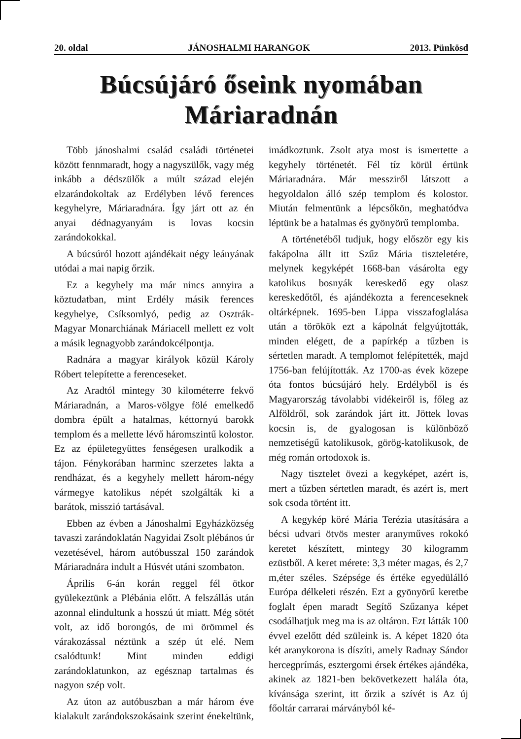20. oldal JÁNOSHALMI HARANGOK 2013. Pünkösd
Búcsújáró őseink nyomában Máriaradnán
Több jánoshalmi család családi történetei között fennmaradt, hogy a nagyszülők, vagy még inkább a dédszülők a múlt század elején elzarándokoltak az Erdélyben lévő ferences kegyhelyre, Máriaradnára. Így járt ott az én anyai dédnagyanyám is lovas kocsin zarándokokkal.
A búcsúról hozott ajándékait négy leányának utódai a mai napig őrzik.
Ez a kegyhely ma már nincs annyira a köztudatban, mint Erdély másik ferences kegyhelye, Csíksomlyó, pedig az Osztrák-Magyar Monarchiának Máriacell mellett ez volt a másik legnagyobb zarándokcélpontja.
Radnára a magyar királyok közül Károly Róbert telepítette a ferenceseket.
Az Aradtól mintegy 30 kilométerre fekvő Máriaradnán, a Maros-völgye fölé emelkedő dombra épült a hatalmas, kéttornyú barokk templom és a mellette lévő háromszintű kolostor. Ez az épületegyüttes fenségesen uralkodik a tájon. Fénykorában harminc szerzetes lakta a rendházat, és a kegyhely mellett három-négy vármegye katolikus népét szolgálták ki a barátok, misszió tartásával.
Ebben az évben a Jánoshalmi Egyházközség tavaszi zarándoklatán Nagyidai Zsolt plébános úr vezetésével, három autóbusszal 150 zarándok Máriaradnára indult a Húsvét utáni szombaton.
Április 6-án korán reggel fél ötkor gyülekeztünk a Plébánia előtt. A felszállás után azonnal elindultunk a hosszú út miatt. Még sötét volt, az idő borongós, de mi örömmel és várakozással néztünk a szép út elé. Nem csalódtunk! Mint minden eddigi zarándoklatunkon, az egésznap tartalmas és nagyon szép volt.
Az úton az autóbuszban a már három éve kialakult zarándokszokásaink szerint énekeltünk, imádkoztunk. Zsolt atya most is ismertette a kegyhely történetét. Fél tíz körül értünk Máriaradnára. Már messziről látszott a hegyoldalon álló szép templom és kolostor. Miután felmentünk a lépcsőkön, meghatódva léptünk be a hatalmas és gyönyörű templomba.
A történetéből tudjuk, hogy először egy kis fakápolna állt itt Szűz Mária tiszteletére, melynek kegyképét 1668-ban vásárolta egy katolikus bosnyák kereskedő egy olasz kereskedőtől, és ajándékozta a ferenceseknek oltárképnek. 1695-ben Lippa visszafoglalása után a törökök ezt a kápolnát felgyújtották, minden elégett, de a papírkép a tűzben is sértetlen maradt. A templomot felépítették, majd 1756-ban felújították. Az 1700-as évek közepe óta fontos búcsújáró hely. Erdélyből is és Magyarország távolabbi vidékeiről is, főleg az Alföldről, sok zarándok járt itt. Jöttek lovas kocsin is, de gyalogosan is különböző nemzetiségű katolikusok, görög-katolikusok, de még román ortodoxok is.
Nagy tisztelet övezi a kegyképet, azért is, mert a tűzben sértetlen maradt, és azért is, mert sok csoda történt itt.
A kegykép köré Mária Terézia utasítására a bécsi udvari ötvös mester aranyműves rokokó keretet készített, mintegy 30 kilogramm ezüstből. A keret mérete: 3,3 méter magas, és 2,7 m,éter széles. Szépsége és értéke egyedülálló Európa délkeleti részén. Ezt a gyönyörű keretbe foglalt épen maradt Segítő Szűzanya képet csodálhatjuk meg ma is az oltáron. Ezt látták 100 évvel ezelőtt déd szüleink is. A képet 1820 óta két aranykorona is díszíti, amely Radnay Sándor hercegprímás, esztergomi érsek értékes ajándéka, akinek az 1821-ben bekövetkezett halála óta, kívánsága szerint, itt őrzik a szívét is Az új főoltár carrarai márványból ké-